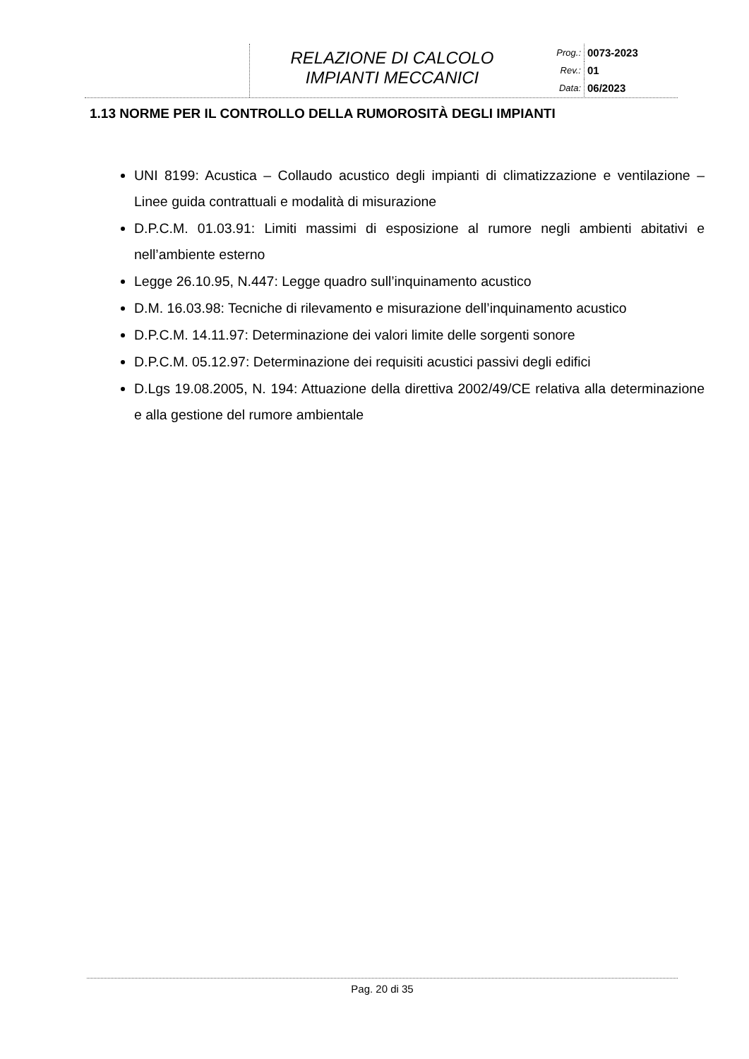RELAZIONE DI CALCOLO
IMPIANTI MECCANICI
| Prog.: | 0073-2023 |
| Rev.: | 01 |
| Data: | 06/2023 |
1.13 NORME PER IL CONTROLLO DELLA RUMOROSITÀ DEGLI IMPIANTI
UNI 8199: Acustica – Collaudo acustico degli impianti di climatizzazione e ventilazione – Linee guida contrattuali e modalità di misurazione
D.P.C.M. 01.03.91: Limiti massimi di esposizione al rumore negli ambienti abitativi e nell’ambiente esterno
Legge 26.10.95, N.447: Legge quadro sull’inquinamento acustico
D.M. 16.03.98: Tecniche di rilevamento e misurazione dell’inquinamento acustico
D.P.C.M. 14.11.97: Determinazione dei valori limite delle sorgenti sonore
D.P.C.M. 05.12.97: Determinazione dei requisiti acustici passivi degli edifici
D.Lgs 19.08.2005, N. 194: Attuazione della direttiva 2002/49/CE relativa alla determinazione e alla gestione del rumore ambientale
Pag. 20 di 35